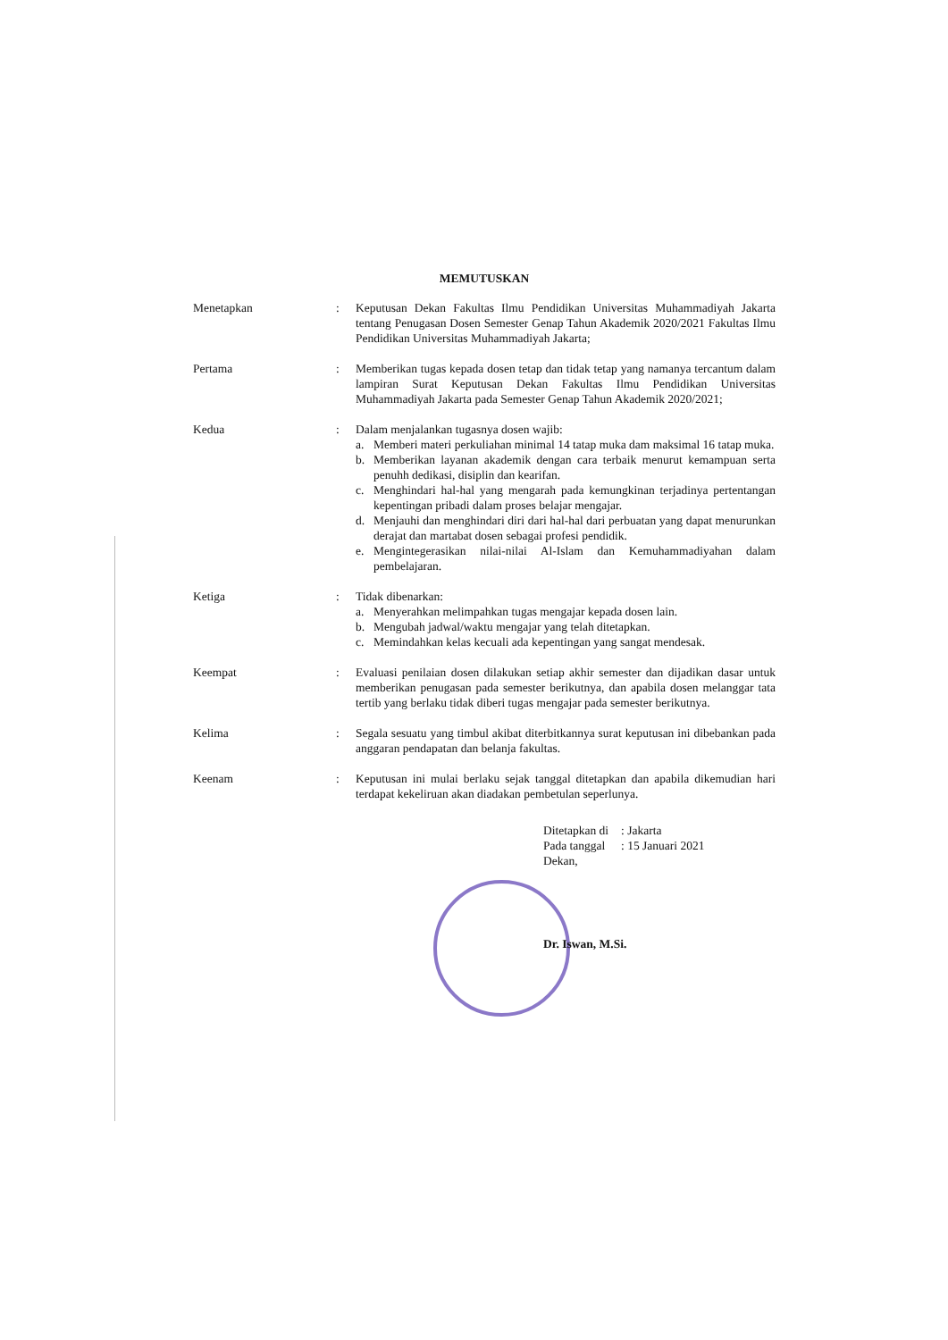MEMUTUSKAN
Menetapkan : Keputusan Dekan Fakultas Ilmu Pendidikan Universitas Muhammadiyah Jakarta tentang Penugasan Dosen Semester Genap Tahun Akademik 2020/2021 Fakultas Ilmu Pendidikan Universitas Muhammadiyah Jakarta;
Pertama : Memberikan tugas kepada dosen tetap dan tidak tetap yang namanya tercantum dalam lampiran Surat Keputusan Dekan Fakultas Ilmu Pendidikan Universitas Muhammadiyah Jakarta pada Semester Genap Tahun Akademik 2020/2021;
Kedua : Dalam menjalankan tugasnya dosen wajib:
a. Memberi materi perkuliahan minimal 14 tatap muka dam maksimal 16 tatap muka.
b. Memberikan layanan akademik dengan cara terbaik menurut kemampuan serta penuhh dedikasi, disiplin dan kearifan.
c. Menghindari hal-hal yang mengarah pada kemungkinan terjadinya pertentangan kepentingan pribadi dalam proses belajar mengajar.
d. Menjauhi dan menghindari diri dari hal-hal dari perbuatan yang dapat menurunkan derajat dan martabat dosen sebagai profesi pendidik.
e. Mengintegerasikan nilai-nilai Al-Islam dan Kemuhammadiyahan dalam pembelajaran.
Ketiga : Tidak dibenarkan:
a. Menyerahkan melimpahkan tugas mengajar kepada dosen lain.
b. Mengubah jadwal/waktu mengajar yang telah ditetapkan.
c. Memindahkan kelas kecuali ada kepentingan yang sangat mendesak.
Keempat : Evaluasi penilaian dosen dilakukan setiap akhir semester dan dijadikan dasar untuk memberikan penugasan pada semester berikutnya, dan apabila dosen melanggar tata tertib yang berlaku tidak diberi tugas mengajar pada semester berikutnya.
Kelima : Segala sesuatu yang timbul akibat diterbitkannya surat keputusan ini dibebankan pada anggaran pendapatan dan belanja fakultas.
Keenam : Keputusan ini mulai berlaku sejak tanggal ditetapkan dan apabila dikemudian hari terdapat kekeliruan akan diadakan pembetulan seperlunya.
| Ditetapkan di | : Jakarta |
| Pada tanggal | : 15 Januari 2021 |
Dekan,
Dr. Iswan, M.Si.